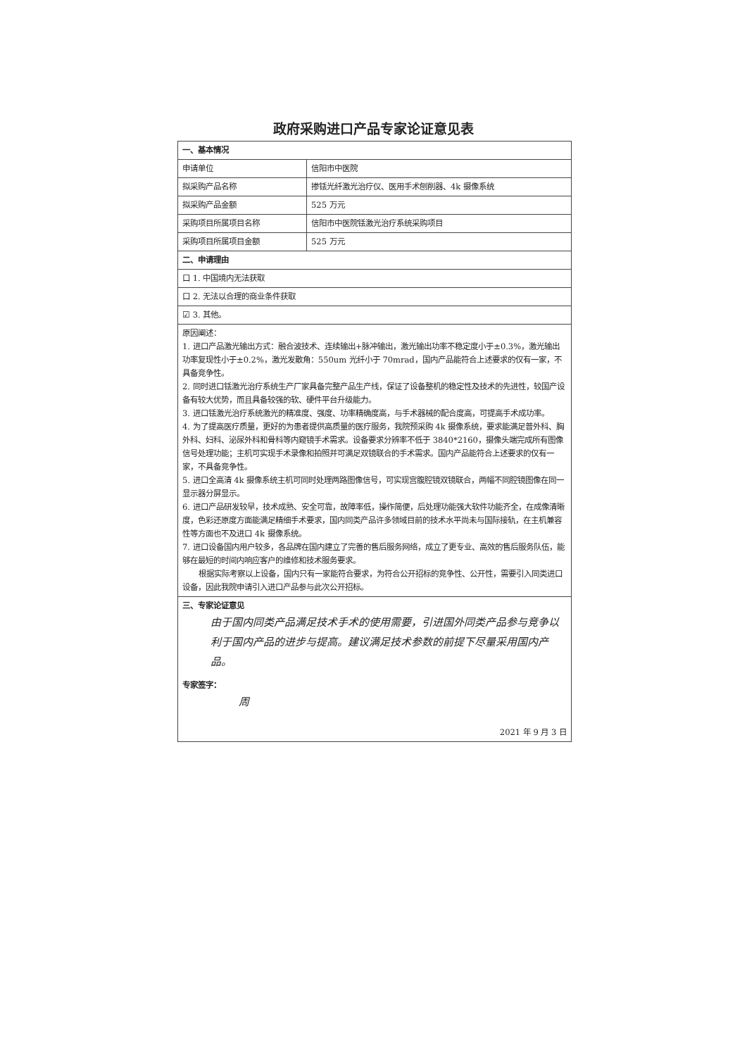政府采购进口产品专家论证意见表
| 一、基本情况 | |
| 申请单位 | 信阳市中医院 |
| 拟采购产品名称 | 掺铥光纤激光治疗仪、医用手术刨削器、4k 摄像系统 |
| 拟采购产品金额 | 525 万元 |
| 采购项目所属项目名称 | 信阳市中医院铥激光治疗系统采购项目 |
| 采购项目所属项目金额 | 525 万元 |
| 二、申请理由 | |
| 口 1. 中国境内无法获取 | |
| 口 2. 无法以合理的商业条件获取 | |
| ☑ 3. 其他。 | |
| 原因阐述： 1. 进口产品激光输出方式：融合波技术、连续输出+脉冲输出，激光输出功率不稳定度小于±0.3%，激光输出功率复现性小于±0.2%，激光发散角：550um 光纤小于 70mrad，国内产品能符合上述要求的仅有一家，不具备竞争性。 2. 同时进口铥激光治疗系统生产厂家具备完整产品生产线，保证了设备整机的稳定性及技术的先进性，较国产设备有较大优势，而且具备较强的软、硬件平台升级能力。 3. 进口铥激光治疗系统激光的精准度、强度、功率精确度高，与手术器械的配合度高，可提高手术成功率。 4. 为了提高医疗质量，更好的为患者提供高质量的医疗服务，我院预采购 4k 摄像系统，要求能满足普外科、胸外科、妇科、泌尿外科和骨科等内窥镜手术需求。设备要求分辨率不低于 3840*2160，摄像头端完成所有图像信号处理功能；主机可实现手术录像和拍照并可满足双镜联合的手术需求。国内产品能符合上述要求的仅有一家，不具备竞争性。 5. 进口全高清 4k 摄像系统主机可同时处理两路图像信号，可实现宫腹腔镜双镜联合，两幅不同腔镜图像在同一显示器分屏显示。 6. 进口产品研发较早，技术成熟、安全可靠，故障率低，操作简便，后处理功能强大软件功能齐全，在成像清晰度，色彩还原度方面能满足精细手术要求，国内同类产品许多领域目前的技术水平尚未与国际接轨，在主机兼容性等方面也不及进口 4k 摄像系统。 7. 进口设备国内用户较多，各品牌在国内建立了完善的售后服务网络，成立了更专业、高效的售后服务队伍，能够在最短的时间内响应客户的维修和技术服务要求。 根据实际考察以上设备，国内只有一家能符合要求，为符合公开招标的竞争性、公开性，需要引入同类进口设备，因此我院申请引入进口产品参与此次公开招标。 | |
| 三、专家论证意见 由于国内同类产品满足技术手术的使用需要，引进国外同类产品参与竞争以利于国内产品的进步与提高。建议满足技术参数的前提下尽量采用国内产品。 专家签字： 周 2021 年 9 月 3 日 | |